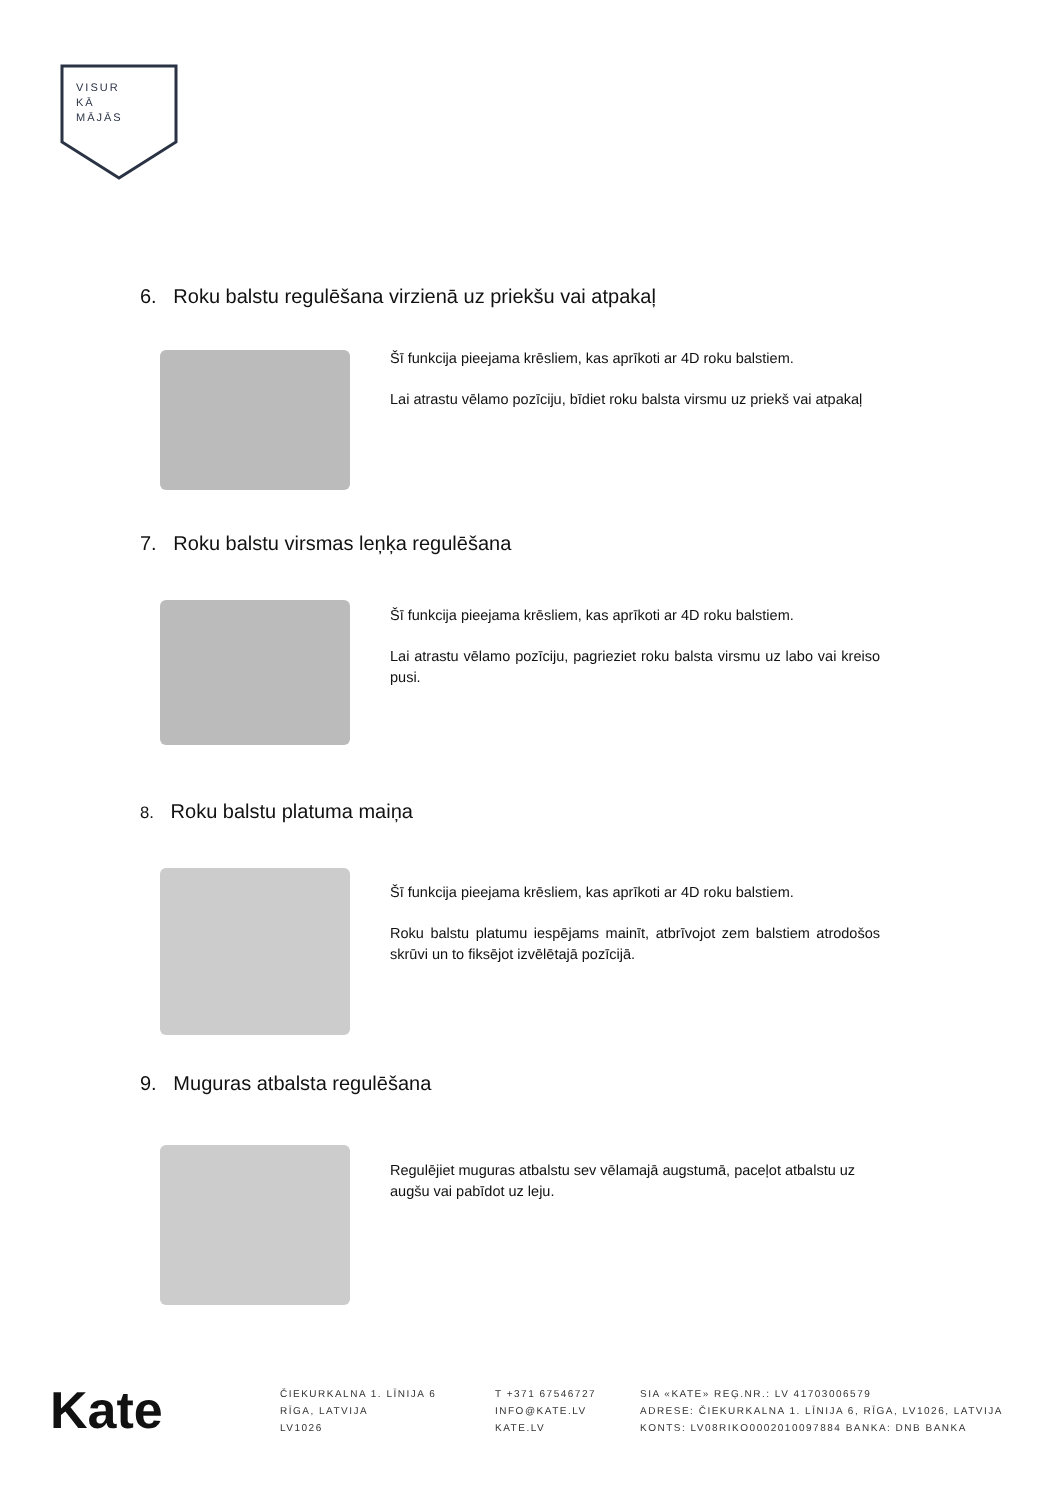VISUR
KĀ
MĀJĀS
6. Roku balstu regulēšana virzienā uz priekšu vai atpakaļ
Šī funkcija pieejama krēsliem, kas aprīkoti ar 4D roku balstiem.
Lai atrastu vēlamo pozīciju, bīdiet roku balsta virsmu uz priekš vai atpakaļ
7. Roku balstu virsmas leņķa regulēšana
Šī funkcija pieejama krēsliem, kas aprīkoti ar 4D roku balstiem.
Lai atrastu vēlamo pozīciju, pagrieziet roku balsta virsmu uz labo vai kreiso pusi.
8. Roku balstu platuma maiņa
Šī funkcija pieejama krēsliem, kas aprīkoti ar 4D roku balstiem.
Roku balstu platumu iespējams mainīt, atbrīvojot zem balstiem atrodošos skrūvi un to fiksējot izvēlētajā pozīcijā.
9. Muguras atbalsta regulēšana
Regulējiet muguras atbalstu sev vēlamajā augstumā, paceļot atbalstu uz augšu vai pabīdot uz leju.
Kate
ČIEKURKALNA 1. LĪNIJA 6
RĪGA, LATVIJA
LV1026
T +371 67546727
INFO@KATE.LV
KATE.LV
SIA «KATE» REĢ.NR.: LV 41703006579
ADRESE: ČIEKURKALNA 1. LĪNIJA 6, RĪGA, LV1026, LATVIJA
KONTS: LV08RIKO0002010097884 BANKA: DNB BANKA